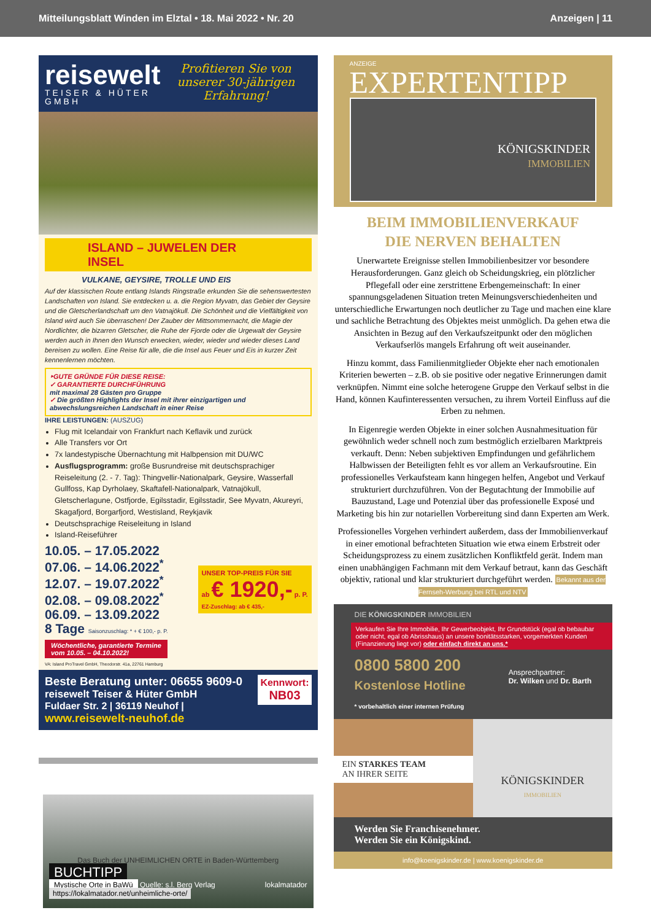Mitteilungsblatt Winden im Elztal • 18. Mai 2022 • Nr. 20 Anzeigen | 11
reisewelt
TEISER & HÜTER GMBH
Profitieren Sie von unserer 30-jährigen Erfahrung!
ISLAND – JUWELEN DER INSEL
VULKANE, GEYSIRE, TROLLE UND EIS
Auf der klassischen Route entlang Islands Ringstraße erkunden Sie die sehenswertesten Landschaften von Island. Sie entdecken u. a. die Region Myvatn, das Gebiet der Geysire und die Gletscherlandschaft um den Vatnajökull. Die Schönheit und die Vielfältigkeit von Island wird auch Sie überraschen! Der Zauber der Mittsommernacht, die Magie der Nordlichter, die bizarren Gletscher, die Ruhe der Fjorde oder die Urgewalt der Geysire werden auch in Ihnen den Wunsch erwecken, wieder, wieder und wieder dieses Land bereisen zu wollen. Eine Reise für alle, die die Insel aus Feuer und Eis in kurzer Zeit kennenlernen möchten.
‣GUTE GRÜNDE FÜR DIESE REISE:
✓ GARANTIERTE DURCHFÜHRUNG
mit maximal 28 Gästen pro Gruppe
✓ Die größten Highlights der Insel mit ihrer einzigartigen und abwechslungsreichen Landschaft in einer Reise
IHRE LEISTUNGEN: (AUSZUG)
Flug mit Icelandair von Frankfurt nach Keflavik und zurück
Alle Transfers vor Ort
7x landestypische Übernachtung mit Halbpension mit DU/WC
Ausflugsprogramm: große Busrundreise mit deutschsprachiger Reiseleitung (2. - 7. Tag): Thingvellir-Nationalpark, Geysire, Wasserfall Gullfoss, Kap Dyrholaey, Skaftafell-Nationalpark, Vatnajökull, Gletscherlagune, Ostfjorde, Egilsstadir, Egilsstadir, See Myvatn, Akureyri, Skagafjord, Borgarfjord, Westisland, Reykjavik
Deutschsprachige Reiseleitung in Island
Island-Reiseführer
10.05. – 17.05.2022
07.06. – 14.06.2022<sup>*</sup>
12.07. – 19.07.2022<sup>*</sup>
02.08. – 09.08.2022<sup>*</sup>
06.09. – 13.09.2022
8 Tage Saisonzuschlag: * + € 100,- p. P.
UNSER TOP-PREIS FÜR SIE
ab € 1920,- p. P.
EZ-Zuschlag: ab € 435,-
Wöchentliche, garantierte Termine
vom 10.05. – 04.10.2022!
VA: Island ProTravel GmbH, Theodorstr. 41a, 22761 Hamburg
Kennwort:
NB03 Beste Beratung unter: 06655 9609-0
reisewelt Teiser & Hüter GmbH
Fuldaer Str. 2 | 36119 Neuhof | www.reisewelt-neuhof.de
Das Buch der UNHEIMLICHEN ORTE in Baden-Württemberg
BUCHTIPP
Mystische Orte in BaWü Quelle: s.l. Berg Verlag lokalmatador
https://lokalmatador.net/unheimliche-orte/
ANZEIGE
EXPERTENTIPP
KÖNIGSKINDER
IMMOBILIEN
BEIM IMMOBILIENVERKAUF
DIE NERVEN BEHALTEN
Unerwartete Ereignisse stellen Immobilienbesitzer vor besondere Herausforderungen. Ganz gleich ob Scheidungskrieg, ein plötzlicher Pflegefall oder eine zerstrittene Erbengemeinschaft: In einer spannungsgeladenen Situation treten Meinungsverschiedenheiten und unterschiedliche Erwartungen noch deutlicher zu Tage und machen eine klare und sachliche Betrachtung des Objektes meist unmöglich. Da gehen etwa die Ansichten in Bezug auf den Verkaufszeitpunkt oder den möglichen Verkaufserlös mangels Erfahrung oft weit auseinander.
Hinzu kommt, dass Familienmitglieder Objekte eher nach emotionalen Kriterien bewerten – z.B. ob sie positive oder negative Erinnerungen damit verknüpfen. Nimmt eine solche heterogene Gruppe den Verkauf selbst in die Hand, können Kaufinteressenten versuchen, zu ihrem Vorteil Einfluss auf die Erben zu nehmen.
In Eigenregie werden Objekte in einer solchen Ausnahmesituation für gewöhnlich weder schnell noch zum bestmöglich erzielbaren Marktpreis verkauft. Denn: Neben subjektiven Empfindungen und gefährlichem Halbwissen der Beteiligten fehlt es vor allem an Verkaufsroutine. Ein professionelles Verkaufsteam kann hingegen helfen, Angebot und Verkauf strukturiert durchzuführen. Von der Begutachtung der Immobilie auf Bauzustand, Lage und Potenzial über das professionelle Exposé und Marketing bis hin zur notariellen Vorbereitung sind dann Experten am Werk.
Professionelles Vorgehen verhindert außerdem, dass der Immobilienverkauf in einer emotional befrachteten Situation wie etwa einem Erbstreit oder Scheidungsprozess zu einem zusätzlichen Konfliktfeld gerät. Indem man einen unabhängigen Fachmann mit dem Verkauf betraut, kann das Geschäft objektiv, rational und klar strukturiert durchgeführt werden. Bekannt aus der Fernseh-Werbung bei RTL und NTV
DIE KÖNIGSKINDER IMMOBILIEN
Verkaufen Sie Ihre Immobilie, Ihr Gewerbeobjekt, Ihr Grundstück (egal ob bebaubar oder nicht, egal ob Abrisshaus) an unsere bonitätsstarken, vorgemerkten Kunden (Finanzierung liegt vor) oder einfach direkt an uns.*
0800 5800 200
Kostenlose Hotline
* vorbehaltlich einer internen Prüfung
Ansprechpartner:
Dr. Wilken und Dr. Barth
EIN STARKES TEAM
AN IHRER SEITE
KÖNIGSKINDER
IMMOBILIEN
Werden Sie Franchisenehmer.
Werden Sie ein Königskind.
info@koenigskinder.de | www.koenigskinder.de